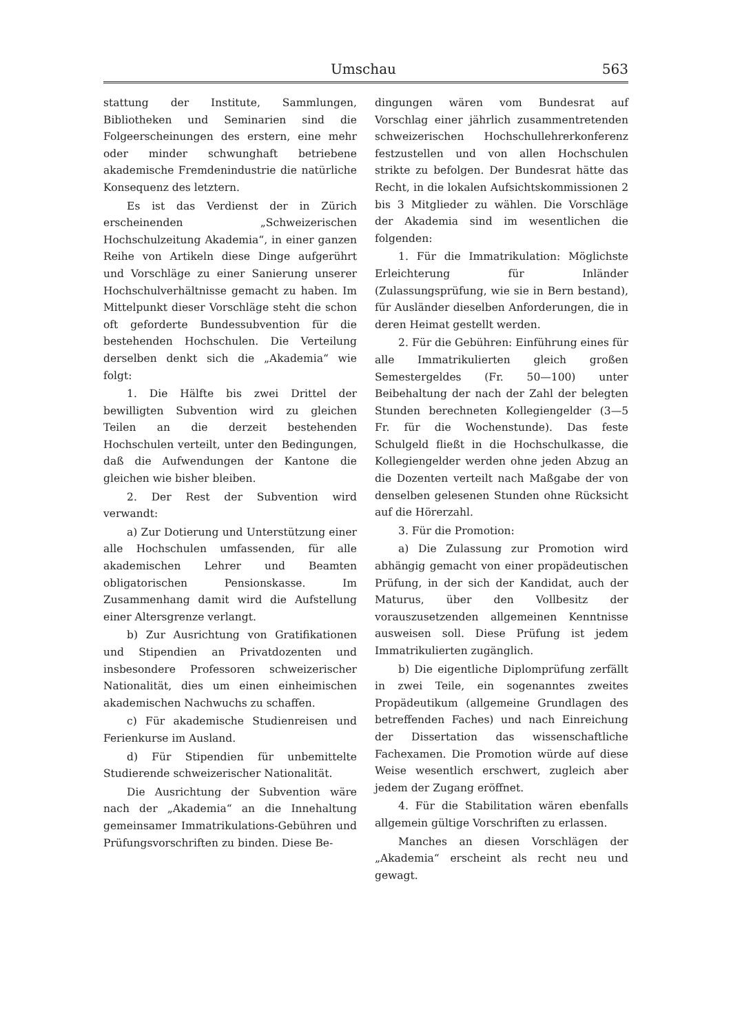Umschau 563
stattung der Institute, Sammlungen, Bibliotheken und Seminarien sind die Folgeerscheinungen des erstern, eine mehr oder minder schwunghaft betriebene akademische Fremdenindustrie die natürliche Konsequenz des letztern.
Es ist das Verdienst der in Zürich erscheinenden „Schweizerischen Hochschulzeitung Akademia“, in einer ganzen Reihe von Artikeln diese Dinge aufgerührt und Vorschläge zu einer Sanierung unserer Hochschulverhältnisse gemacht zu haben. Im Mittelpunkt dieser Vorschläge steht die schon oft geforderte Bundessubvention für die bestehenden Hochschulen. Die Verteilung derselben denkt sich die „Akademia“ wie folgt:
1. Die Hälfte bis zwei Drittel der bewilligten Subvention wird zu gleichen Teilen an die derzeit bestehenden Hochschulen verteilt, unter den Bedingungen, daß die Aufwendungen der Kantone die gleichen wie bisher bleiben.
2. Der Rest der Subvention wird verwandt:
a) Zur Dotierung und Unterstützung einer alle Hochschulen umfassenden, für alle akademischen Lehrer und Beamten obligatorischen Pensionskasse. Im Zusammenhang damit wird die Aufstellung einer Altersgrenze verlangt.
b) Zur Ausrichtung von Gratifikationen und Stipendien an Privatdozenten und insbesondere Professoren schweizerischer Nationalität, dies um einen einheimischen akademischen Nachwuchs zu schaffen.
c) Für akademische Studienreisen und Ferienkurse im Ausland.
d) Für Stipendien für unbemittelte Studierende schweizerischer Nationalität.
Die Ausrichtung der Subvention wäre nach der „Akademia“ an die Innehaltung gemeinsamer Immatrikulations-Gebühren und Prüfungsvorschriften zu binden. Diese Be-
dingungen wären vom Bundesrat auf Vorschlag einer jährlich zusammentretenden schweizerischen Hochschullehrerkonferenz festzustellen und von allen Hochschulen strikte zu befolgen. Der Bundesrat hätte das Recht, in die lokalen Aufsichtskommissionen 2 bis 3 Mitglieder zu wählen. Die Vorschläge der Akademia sind im wesentlichen die folgenden:
1. Für die Immatrikulation: Möglichste Erleichterung für Inländer (Zulassungsprüfung, wie sie in Bern bestand), für Ausländer dieselben Anforderungen, die in deren Heimat gestellt werden.
2. Für die Gebühren: Einführung eines für alle Immatrikulierten gleich großen Semestergeldes (Fr. 50—100) unter Beibehaltung der nach der Zahl der belegten Stunden berechneten Kollegiengelder (3—5 Fr. für die Wochenstunde). Das feste Schulgeld fließt in die Hochschulkasse, die Kollegiengelder werden ohne jeden Abzug an die Dozenten verteilt nach Maßgabe der von denselben gelesenen Stunden ohne Rücksicht auf die Hörerzahl.
3. Für die Promotion:
a) Die Zulassung zur Promotion wird abhängig gemacht von einer propädeutischen Prüfung, in der sich der Kandidat, auch der Maturus, über den Vollbesitz der vorauszusetzenden allgemeinen Kenntnisse ausweisen soll. Diese Prüfung ist jedem Immatrikulierten zugänglich.
b) Die eigentliche Diplomprüfung zerfällt in zwei Teile, ein sogenanntes zweites Propädeutikum (allgemeine Grundlagen des betreffenden Faches) und nach Einreichung der Dissertation das wissenschaftliche Fachexamen. Die Promotion würde auf diese Weise wesentlich erschwert, zugleich aber jedem der Zugang eröffnet.
4. Für die Stabilitation wären ebenfalls allgemein gültige Vorschriften zu erlassen.
Manches an diesen Vorschlägen der „Akademia“ erscheint als recht neu und gewagt.